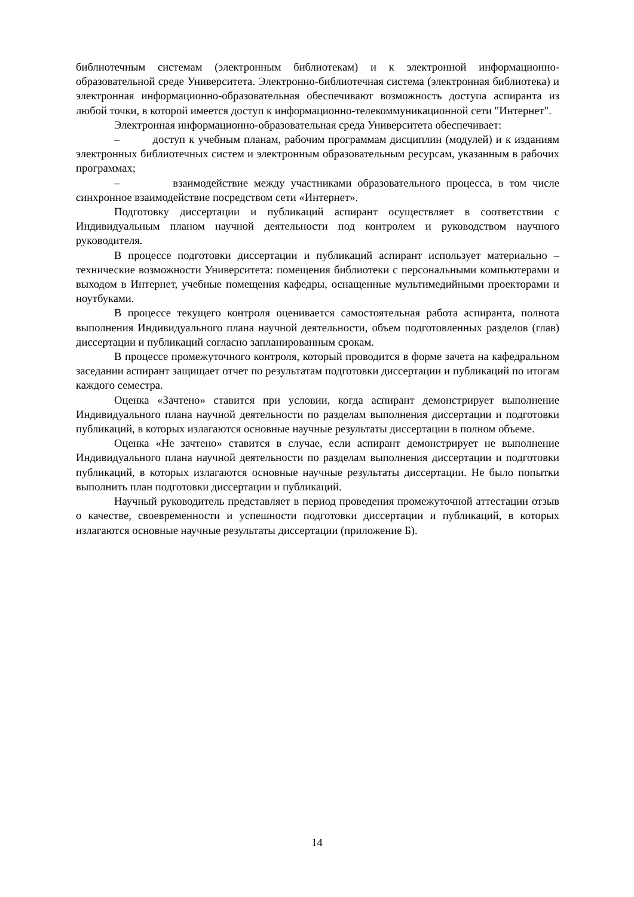библиотечным системам (электронным библиотекам) и к электронной информационно-образовательной среде Университета. Электронно-библиотечная система (электронная библиотека) и электронная информационно-образовательная обеспечивают возможность доступа аспиранта из любой точки, в которой имеется доступ к информационно-телекоммуникационной сети "Интернет".
Электронная информационно-образовательная среда Университета обеспечивает:
– доступ к учебным планам, рабочим программам дисциплин (модулей) и к изданиям электронных библиотечных систем и электронным образовательным ресурсам, указанным в рабочих программах;
– взаимодействие между участниками образовательного процесса, в том числе синхронное взаимодействие посредством сети «Интернет».
Подготовку диссертации и публикаций аспирант осуществляет в соответствии с Индивидуальным планом научной деятельности под контролем и руководством научного руководителя.
В процессе подготовки диссертации и публикаций аспирант использует материально – технические возможности Университета: помещения библиотеки с персональными компьютерами и выходом в Интернет, учебные помещения кафедры, оснащенные мультимедийными проекторами и ноутбуками.
В процессе текущего контроля оценивается самостоятельная работа аспиранта, полнота выполнения Индивидуального плана научной деятельности, объем подготовленных разделов (глав) диссертации и публикаций согласно запланированным срокам.
В процессе промежуточного контроля, который проводится в форме зачета на кафедральном заседании аспирант защищает отчет по результатам подготовки диссертации и публикаций по итогам каждого семестра.
Оценка «Зачтено» ставится при условии, когда аспирант демонстрирует выполнение Индивидуального плана научной деятельности по разделам выполнения диссертации и подготовки публикаций, в которых излагаются основные научные результаты диссертации в полном объеме.
Оценка «Не зачтено» ставится в случае, если аспирант демонстрирует не выполнение Индивидуального плана научной деятельности по разделам выполнения диссертации и подготовки публикаций, в которых излагаются основные научные результаты диссертации. Не было попытки выполнить план подготовки диссертации и публикаций.
Научный руководитель представляет в период проведения промежуточной аттестации отзыв о качестве, своевременности и успешности подготовки диссертации и публикаций, в которых излагаются основные научные результаты диссертации (приложение Б).
14